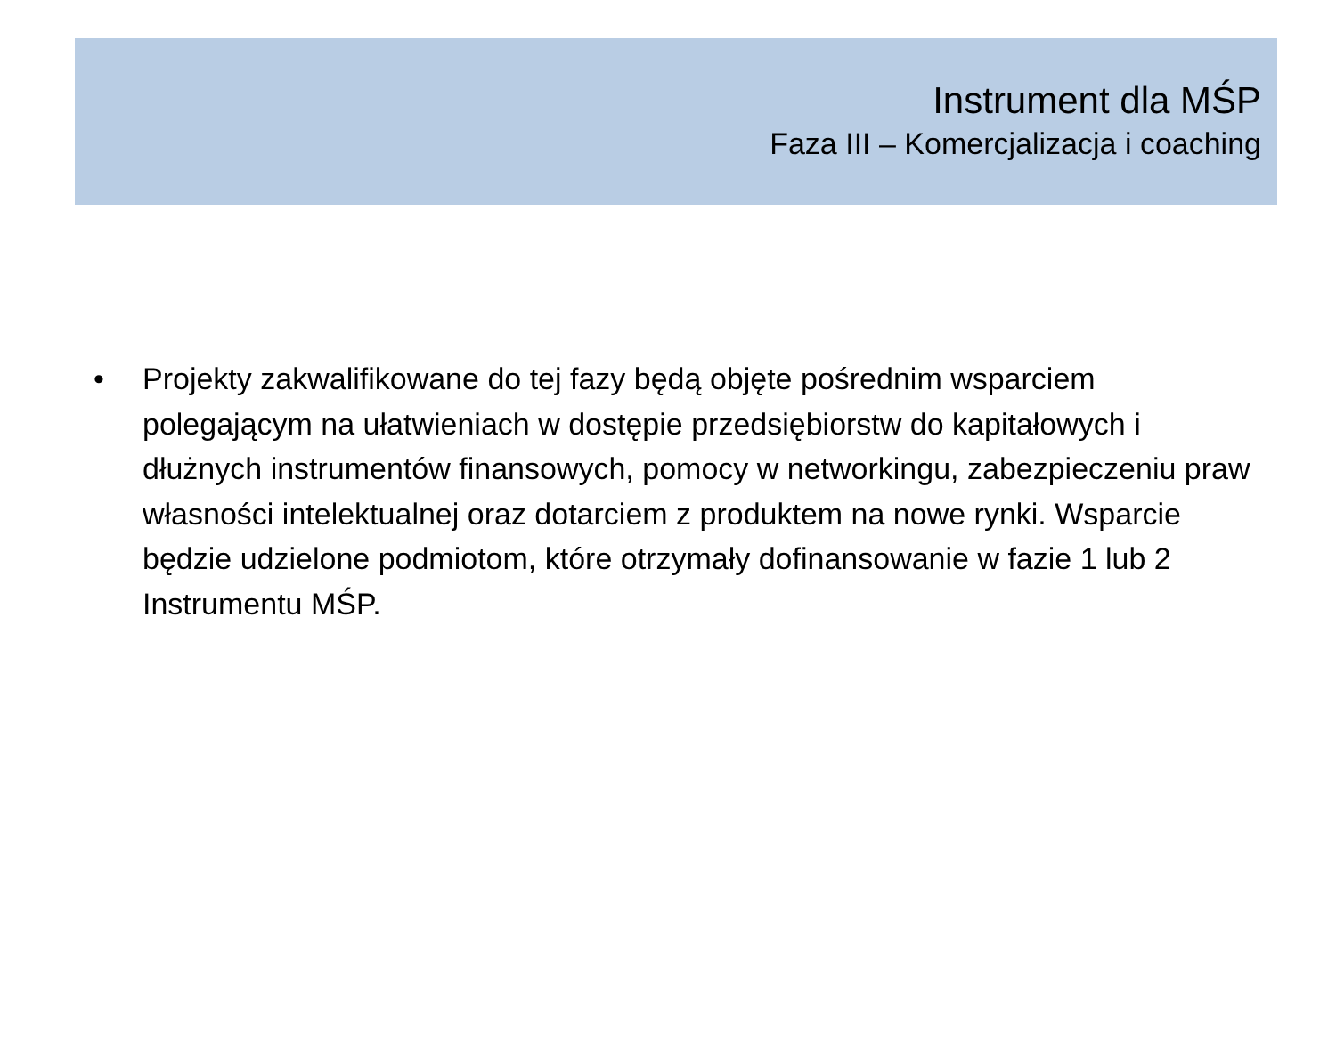Instrument dla MŚP
Faza III – Komercjalizacja i coaching
• Projekty zakwalifikowane do tej fazy będą objęte pośrednim wsparciem polegającym na ułatwieniach w dostępie przedsiębiorstw do kapitałowych i dłużnych instrumentów finansowych, pomocy w networkingu, zabezpieczeniu praw własności intelektualnej oraz dotarciem z produktem na nowe rynki. Wsparcie będzie udzielone podmiotom, które otrzymały dofinansowanie w fazie 1 lub 2 Instrumentu MŚP.